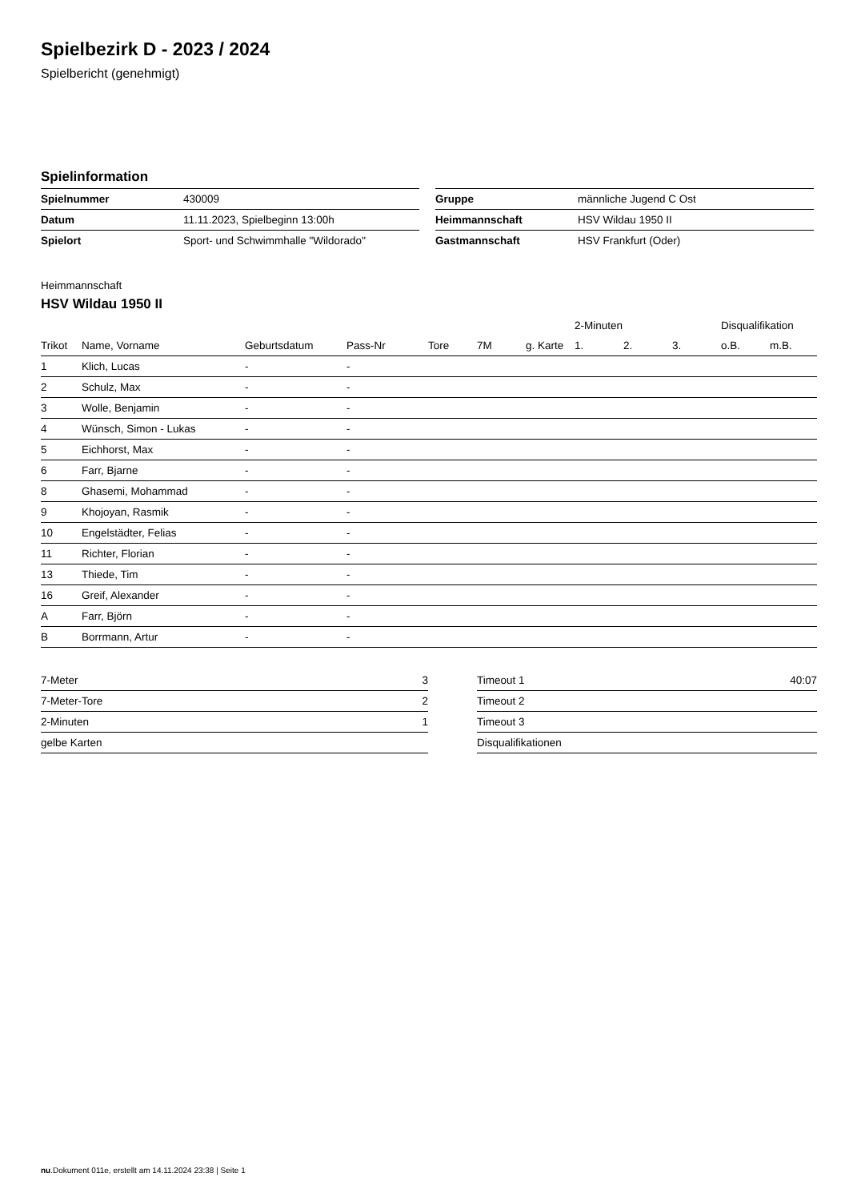Spielbezirk D - 2023 / 2024
Spielbericht (genehmigt)
Spielinformation
| Spielnummer | 430009 |
| Datum | 11.11.2023, Spielbeginn 13:00h |
| Spielort | Sport- und Schwimmhalle "Wildorado" |
| Gruppe | männliche Jugend C Ost |
| Heimmannschaft | HSV Wildau 1950 II |
| Gastmannschaft | HSV Frankfurt (Oder) |
Heimmannschaft
HSV Wildau 1950 II
| | | | | | | | 2-Minuten | | | Disqualifikation | |
| --- | --- | --- | --- | --- | --- | --- | --- | --- | --- | --- | --- |
| Trikot | Name, Vorname | Geburtsdatum | Pass-Nr | Tore | 7M | g. Karte | 1. | 2. | 3. | o.B. | m.B. |
| 1 | Klich, Lucas | - | - | | | | | | | | |
| 2 | Schulz, Max | - | - | | | | | | | | |
| 3 | Wolle, Benjamin | - | - | | | | | | | | |
| 4 | Wünsch, Simon - Lukas | - | - | | | | | | | | |
| 5 | Eichhorst, Max | - | - | | | | | | | | |
| 6 | Farr, Bjarne | - | - | | | | | | | | |
| 8 | Ghasemi, Mohammad | - | - | | | | | | | | |
| 9 | Khojoyan, Rasmik | - | - | | | | | | | | |
| 10 | Engelstädter, Felias | - | - | | | | | | | | |
| 11 | Richter, Florian | - | - | | | | | | | | |
| 13 | Thiede, Tim | - | - | | | | | | | | |
| 16 | Greif, Alexander | - | - | | | | | | | | |
| A | Farr, Björn | - | - | | | | | | | | |
| B | Borrmann, Artur | - | - | | | | | | | | |
| 7-Meter | 3 |
| 7-Meter-Tore | 2 |
| 2-Minuten | 1 |
| gelbe Karten | |
| Timeout 1 | 40:07 |
| Timeout 2 | |
| Timeout 3 | |
| Disqualifikationen | |
nu.Dokument 011e, erstellt am 14.11.2024 23:38 | Seite 1